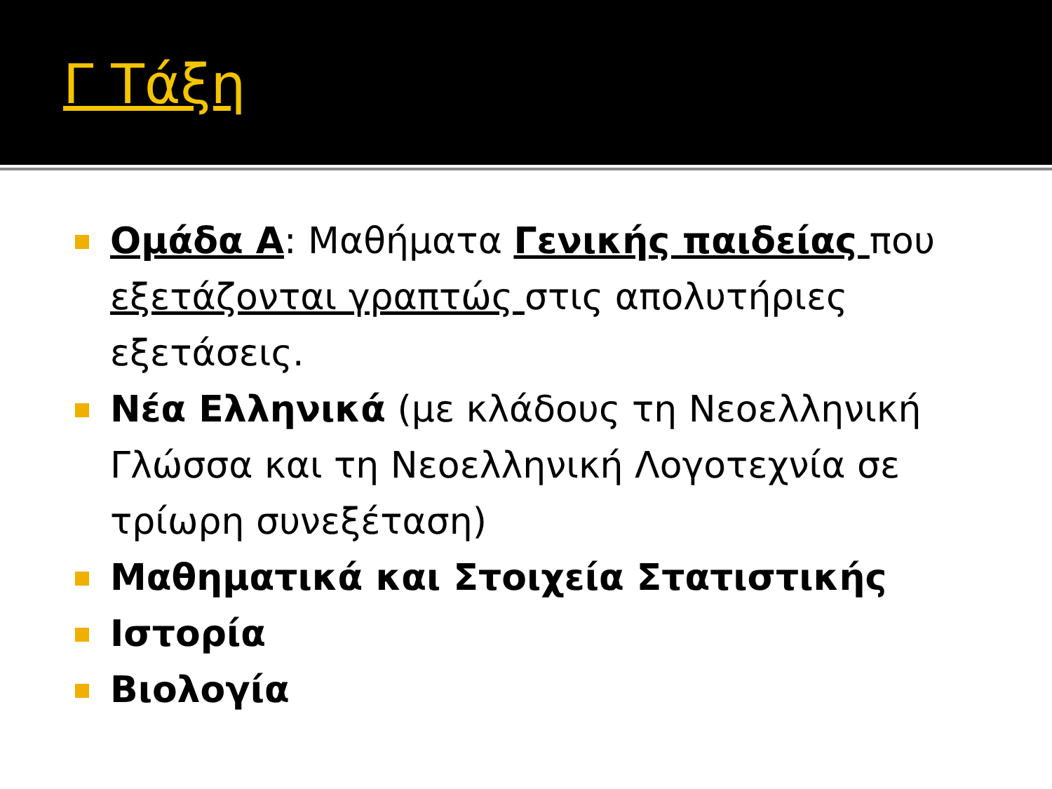Γ Τάξη
Ομάδα Α: Μαθήματα Γενικής παιδείας που εξετάζονται γραπτώς στις απολυτήριες εξετάσεις.
Νέα Ελληνικά (με κλάδους τη Νεοελληνική Γλώσσα και τη Νεοελληνική Λογοτεχνία σε τρίωρη συνεξέταση)
Μαθηματικά και Στοιχεία Στατιστικής
Ιστορία
Βιολογία